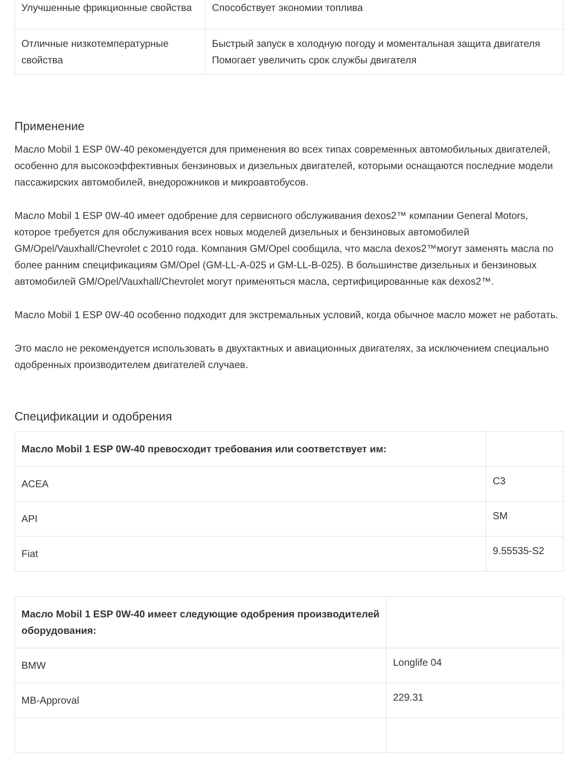| Улучшенные фрикционные свойства | Способствует экономии топлива |
| Отличные низкотемпературные свойства | Быстрый запуск в холодную погоду и моментальная защита двигателя Помогает увеличить срок службы двигателя |
Применение
Масло Mobil 1 ESP 0W-40 рекомендуется для применения во всех типах современных автомобильных двигателей, особенно для высокоэффективных бензиновых и дизельных двигателей, которыми оснащаются последние модели пассажирских автомобилей, внедорожников и микроавтобусов.
Масло Mobil 1 ESP 0W-40 имеет одобрение для сервисного обслуживания dexos2™ компании General Motors, которое требуется для обслуживания всех новых моделей дизельных и бензиновых автомобилей GM/Opel/Vauxhall/Chevrolet с 2010 года. Компания GM/Opel сообщила, что масла dexos2™могут заменять масла по более ранним спецификациям GM/Opel (GM-LL-A-025 и GM-LL-B-025). В большинстве дизельных и бензиновых автомобилей GM/Opel/Vauxhall/Chevrolet могут применяться масла, сертифицированные как dexos2™.
Масло Mobil 1 ESP 0W-40 особенно подходит для экстремальных условий, когда обычное масло может не работать.
Это масло не рекомендуется использовать в двухтактных и авиационных двигателях, за исключением специально одобренных производителем двигателей случаев.
Спецификации и одобрения
| Масло Mobil 1 ESP 0W-40 превосходит требования или соответствует им: | |
| --- | --- |
| ACEA | C3 |
| API | SM |
| Fiat | 9.55535-S2 |
| Масло Mobil 1 ESP 0W-40 имеет следующие одобрения производителей оборудования: | |
| --- | --- |
| BMW | Longlife 04 |
| MB-Approval | 229.31 |